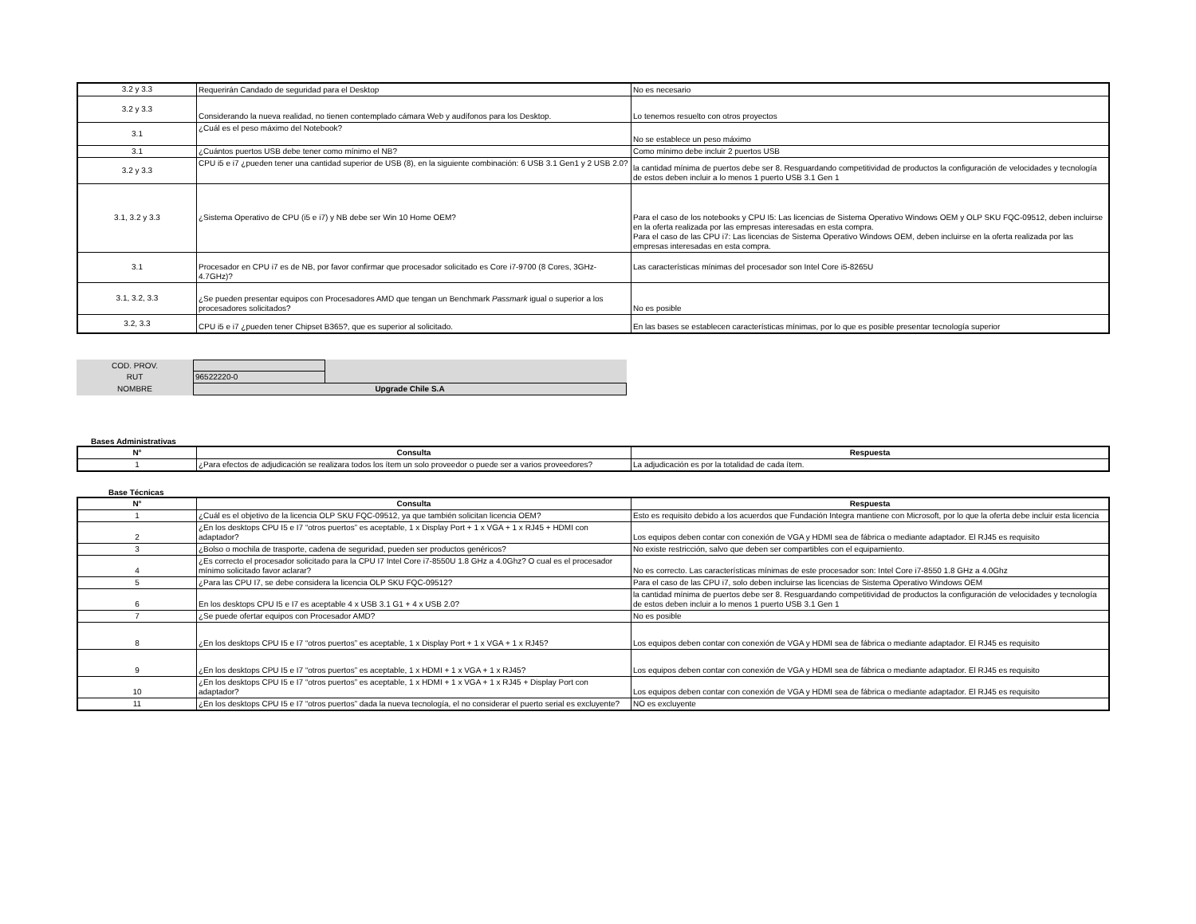| 3.2 y 3.3 | Requerirán Candado de seguridad para el Desktop | No es necesario |
| 3.2 y 3.3 | Considerando la nueva realidad, no tienen contemplado cámara Web y audífonos para los Desktop. | Lo tenemos resuelto con otros proyectos |
| 3.1 | ¿Cuál es el peso máximo del Notebook? | No se establece un peso máximo |
| 3.1 | ¿Cuántos puertos USB debe tener como mínimo el NB? | Como mínimo debe incluir 2 puertos USB |
| 3.2 y 3.3 | CPU i5 e i7 ¿pueden tener una cantidad superior de USB (8), en la siguiente combinación: 6 USB 3.1 Gen1 y 2 USB 2.0? | la cantidad mínima de puertos debe ser 8. Resguardando competitividad de productos la configuración de velocidades y tecnología de estos deben incluir a lo menos 1 puerto USB 3.1 Gen 1 |
| 3.1, 3.2 y 3.3 | ¿Sistema Operativo de CPU (i5 e i7) y NB debe ser Win 10 Home OEM? | Para el caso de los notebooks y CPU I5: Las licencias de Sistema Operativo Windows OEM y OLP SKU FQC-09512, deben incluirse en la oferta realizada por las empresas interesadas en esta compra. Para el caso de las CPU i7: Las licencias de Sistema Operativo Windows OEM, deben incluirse en la oferta realizada por las empresas interesadas en esta compra. |
| 3.1 | Procesador en CPU i7 es de NB, por favor confirmar que procesador solicitado es Core i7-9700 (8 Cores, 3GHz-4.7GHz)? | Las características mínimas del procesador son Intel Core i5-8265U |
| 3.1, 3.2, 3.3 | ¿Se pueden presentar equipos con Procesadores AMD que tengan un Benchmark Passmark igual o superior a los procesadores solicitados? | No es posible |
| 3.2, 3.3 | CPU i5 e i7 ¿pueden tener Chipset B365?, que es superior al solicitado. | En las bases se establecen características mínimas, por lo que es posible presentar tecnología superior |
| COD. PROV. | | |
| RUT | 96522220-0 | |
| NOMBRE | Upgrade Chile S.A | |
Bases Administrativas
| N° | Consulta | Respuesta |
| --- | --- | --- |
| 1 | ¿Para efectos de adjudicación se realizara todos los ítem un solo proveedor o puede ser a varios proveedores? | La adjudicación es por la totalidad de cada ítem. |
Base Técnicas
| N° | Consulta | Respuesta |
| --- | --- | --- |
| 1 | ¿Cuál es el objetivo de la licencia OLP SKU FQC-09512, ya que también solicitan licencia OEM? | Esto es requisito debido a los acuerdos que Fundación Integra mantiene con Microsoft, por lo que la oferta debe incluir esta licencia |
| 2 | ¿En los desktops CPU I5 e I7 “otros puertos” es aceptable, 1 x Display Port + 1 x VGA + 1 x RJ45 + HDMI con adaptador? | Los equipos deben contar con conexión de VGA y HDMI sea de fábrica o mediante adaptador. El RJ45 es requisito |
| 3 | ¿Bolso o mochila de trasporte, cadena de seguridad, pueden ser productos genéricos? | No existe restricción, salvo que deben ser compartibles con el equipamiento. |
| 4 | ¿Es correcto el procesador solicitado para la CPU I7 Intel Core i7-8550U 1.8 GHz a 4.0Ghz? O cual es el procesador mínimo solicitado favor aclarar? | No es correcto. Las características mínimas de este procesador son: Intel Core i7-8550 1.8 GHz a 4.0Ghz |
| 5 | ¿Para las CPU I7, se debe considera la licencia OLP SKU FQC-09512? | Para el caso de las CPU i7, solo deben incluirse las licencias de Sistema Operativo Windows OEM |
| 6 | En los desktops CPU I5 e I7 es aceptable 4 x USB 3.1 G1 + 4 x USB 2.0? | la cantidad mínima de puertos debe ser 8. Resguardando competitividad de productos la configuración de velocidades y tecnología de estos deben incluir a lo menos 1 puerto USB 3.1 Gen 1 |
| 7 | ¿Se puede ofertar equipos con Procesador AMD? | No es posible |
| 8 | ¿En los desktops CPU I5 e I7 “otros puertos” es aceptable, 1 x Display Port + 1 x VGA + 1 x RJ45? | Los equipos deben contar con conexión de VGA y HDMI sea de fábrica o mediante adaptador. El RJ45 es requisito |
| 9 | ¿En los desktops CPU I5 e I7 “otros puertos” es aceptable, 1 x HDMI + 1 x VGA + 1 x RJ45? | Los equipos deben contar con conexión de VGA y HDMI sea de fábrica o mediante adaptador. El RJ45 es requisito |
| 10 | ¿En los desktops CPU I5 e I7 “otros puertos” es aceptable, 1 x HDMI + 1 x VGA + 1 x RJ45 + Display Port con adaptador? | Los equipos deben contar con conexión de VGA y HDMI sea de fábrica o mediante adaptador. El RJ45 es requisito |
| 11 | ¿En los desktops CPU I5 e I7 “otros puertos” dada la nueva tecnología, el no considerar el puerto serial es excluyente? | NO es excluyente |